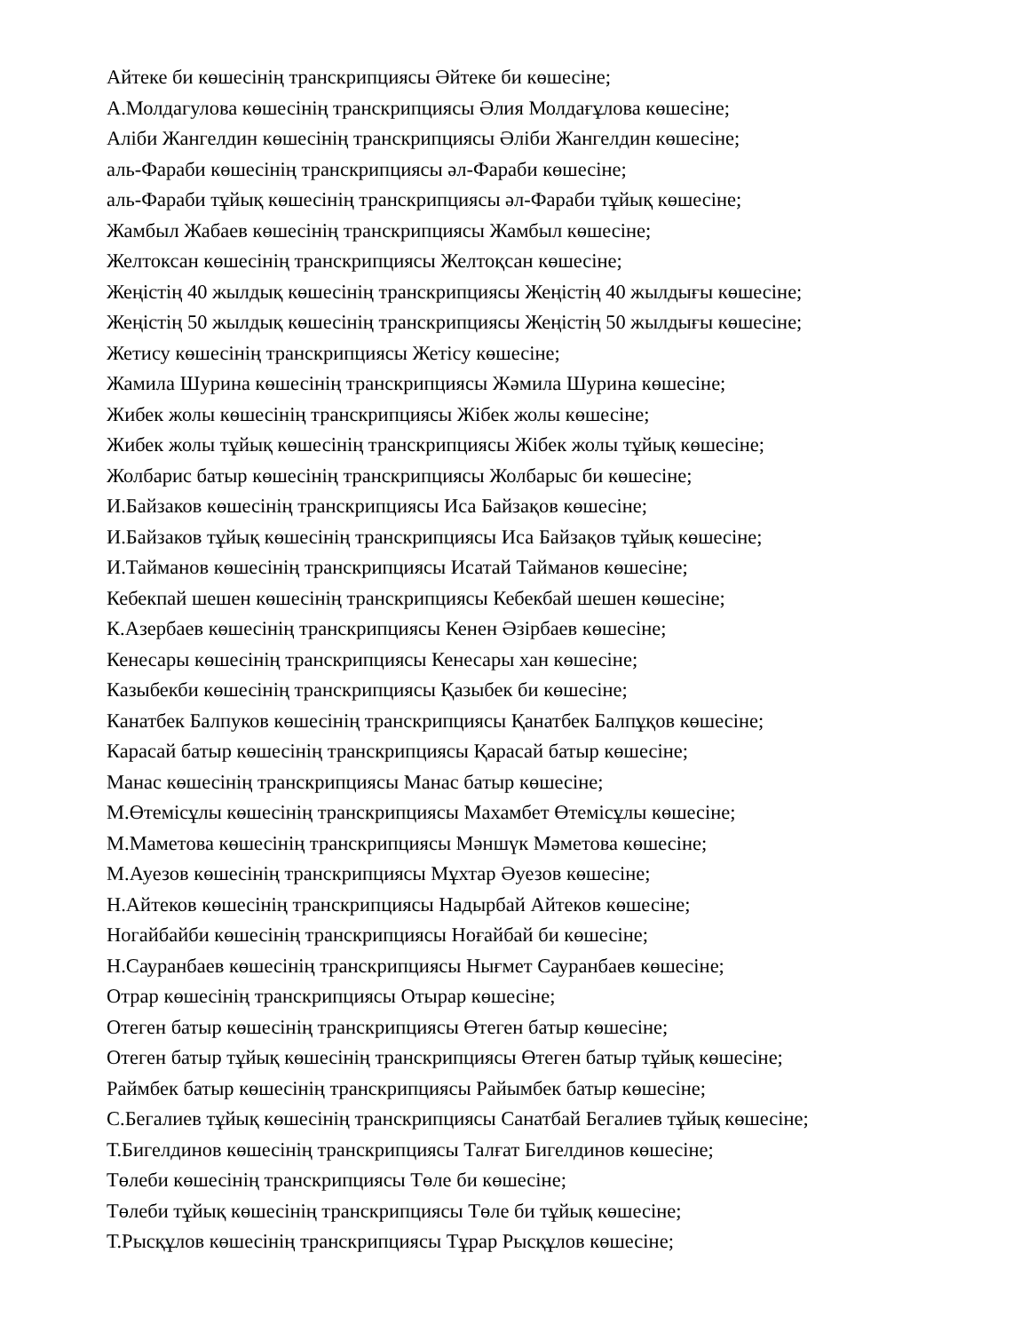Айтеке би көшесінің транскрипциясы Әйтеке би көшесіне;
А.Молдагулова көшесінің транскрипциясы Әлия Молдағұлова көшесіне;
Аліби Жангелдин көшесінің транскрипциясы Әліби Жангелдин көшесіне;
аль-Фараби көшесінің транскрипциясы әл-Фараби көшесіне;
аль-Фараби тұйық көшесінің транскрипциясы әл-Фараби тұйық көшесіне;
Жамбыл Жабаев көшесінің транскрипциясы Жамбыл көшесіне;
Желтоксан көшесінің транскрипциясы Желтоқсан көшесіне;
Жеңістің 40 жылдық көшесінің транскрипциясы Жеңістің 40 жылдығы көшесіне;
Жеңістің 50 жылдық көшесінің транскрипциясы Жеңістің 50 жылдығы көшесіне;
Жетису көшесінің транскрипциясы Жетісу көшесіне;
Жамила Шурина көшесінің транскрипциясы Жәмила Шурина көшесіне;
Жибек жолы көшесінің транскрипциясы Жібек жолы көшесіне;
Жибек жолы тұйық көшесінің транскрипциясы Жібек жолы тұйық көшесіне;
Жолбарис батыр көшесінің транскрипциясы Жолбарыс би көшесіне;
И.Байзаков көшесінің транскрипциясы Иса Байзақов көшесіне;
И.Байзаков тұйық көшесінің транскрипциясы Иса Байзақов тұйық көшесіне;
И.Тайманов көшесінің транскрипциясы Исатай Тайманов көшесіне;
Кебекпай шешен көшесінің транскрипциясы Кебекбай шешен көшесіне;
К.Азербаев көшесінің транскрипциясы Кенен Әзірбаев көшесіне;
Кенесары көшесінің транскрипциясы Кенесары хан көшесіне;
Казыбекби көшесінің транскрипциясы Қазыбек би көшесіне;
Канатбек Балпуков көшесінің транскрипциясы Қанатбек Балпұқов көшесіне;
Карасай батыр көшесінің транскрипциясы Қарасай батыр көшесіне;
Манас көшесінің транскрипциясы Манас батыр көшесіне;
М.Өтемісұлы көшесінің транскрипциясы Махамбет Өтемісұлы көшесіне;
М.Маметова көшесінің транскрипциясы Мәншүк Мәметова көшесіне;
М.Ауезов көшесінің транскрипциясы Мұхтар Әуезов көшесіне;
Н.Айтеков көшесінің транскрипциясы Надырбай Айтеков көшесіне;
Ногайбайби көшесінің транскрипциясы Ноғайбай би көшесіне;
Н.Сауранбаев көшесінің транскрипциясы Нығмет Сауранбаев көшесіне;
Отрар көшесінің транскрипциясы Отырар көшесіне;
Отеген батыр көшесінің транскрипциясы Өтеген батыр көшесіне;
Отеген батыр тұйық көшесінің транскрипциясы Өтеген батыр тұйық көшесіне;
Раймбек батыр көшесінің транскрипциясы Райымбек батыр көшесіне;
С.Бегалиев тұйық көшесінің транскрипциясы Санатбай Бегалиев тұйық көшесіне;
Т.Бигелдинов көшесінің транскрипциясы Талғат Бигелдинов көшесіне;
Төлеби көшесінің транскрипциясы Төле би көшесіне;
Төлеби тұйық көшесінің транскрипциясы Төле би тұйық көшесіне;
Т.Рысқұлов көшесінің транскрипциясы Тұрар Рысқұлов көшесіне;